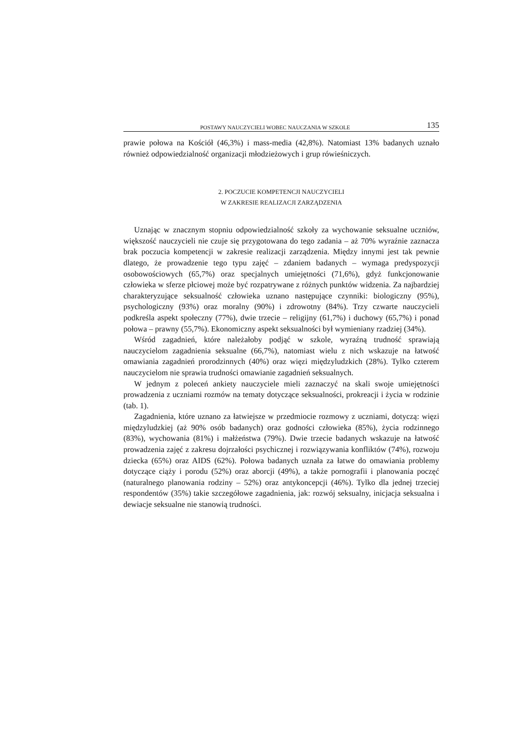POSTAWY NAUCZYCIELI WOBEC NAUCZANIA W SZKOLE 135
prawie połowa na Kościół (46,3%) i mass-media (42,8%). Natomiast 13% badanych uznało również odpowiedzialność organizacji młodzieżowych i grup rówieśniczych.
2. POCZUCIE KOMPETENCJI NAUCZYCIELI
W ZAKRESIE REALIZACJI ZARZĄDZENIA
Uznając w znacznym stopniu odpowiedzialność szkoły za wychowanie seksualne uczniów, większość nauczycieli nie czuje się przygotowana do tego zadania – aż 70% wyraźnie zaznacza brak poczucia kompetencji w zakresie realizacji zarządzenia. Między innymi jest tak pewnie dlatego, że prowadzenie tego typu zajęć – zdaniem badanych – wymaga predyspozycji osobowościowych (65,7%) oraz specjalnych umiejętności (71,6%), gdyż funkcjonowanie człowieka w sferze płciowej może być rozpatrywane z różnych punktów widzenia. Za najbardziej charakteryzujące seksualność człowieka uznano następujące czynniki: biologiczny (95%), psychologiczny (93%) oraz moralny (90%) i zdrowotny (84%). Trzy czwarte nauczycieli podkreśla aspekt społeczny (77%), dwie trzecie – religijny (61,7%) i duchowy (65,7%) i ponad połowa – prawny (55,7%). Ekonomiczny aspekt seksualności był wymieniany rzadziej (34%).
Wśród zagadnień, które należałoby podjąć w szkole, wyraźną trudność sprawiają nauczycielom zagadnienia seksualne (66,7%), natomiast wielu z nich wskazuje na łatwość omawiania zagadnień prorodzinnych (40%) oraz więzi międzyludzkich (28%). Tylko czterem nauczycielom nie sprawia trudności omawianie zagadnień seksualnych.
W jednym z poleceń ankiety nauczyciele mieli zaznaczyć na skali swoje umiejętności prowadzenia z uczniami rozmów na tematy dotyczące seksualności, prokreacji i życia w rodzinie (tab. 1).
Zagadnienia, które uznano za łatwiejsze w przedmiocie rozmowy z uczniami, dotyczą: więzi międzyludzkiej (aż 90% osób badanych) oraz godności człowieka (85%), życia rodzinnego (83%), wychowania (81%) i małżeństwa (79%). Dwie trzecie badanych wskazuje na łatwość prowadzenia zajęć z zakresu dojrzałości psychicznej i rozwiązywania konfliktów (74%), rozwoju dziecka (65%) oraz AIDS (62%). Połowa badanych uznała za łatwe do omawiania problemy dotyczące ciąży i porodu (52%) oraz aborcji (49%), a także pornografii i planowania poczęć (naturalnego planowania rodziny – 52%) oraz antykoncepcji (46%). Tylko dla jednej trzeciej respondentów (35%) takie szczegółowe zagadnienia, jak: rozwój seksualny, inicjacja seksualna i dewiacje seksualne nie stanowią trudności.